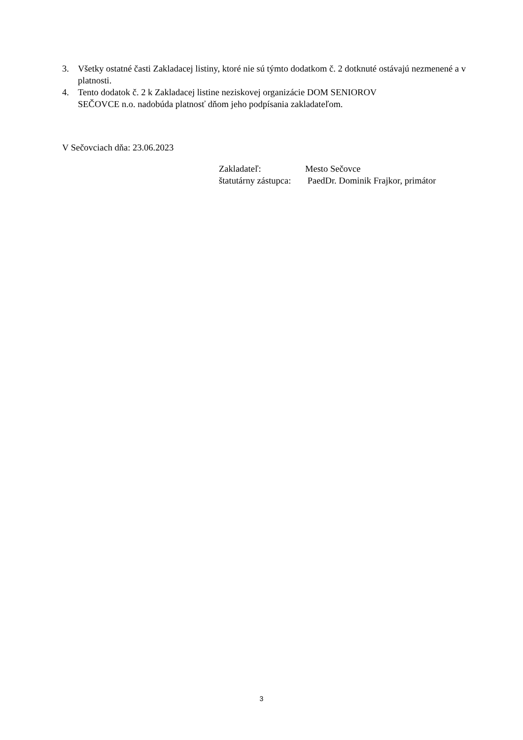3. Všetky ostatné časti Zakladacej listiny, ktoré nie sú týmto dodatkom č. 2 dotknuté ostávajú nezmenené a v platnosti.
4. Tento dodatok č. 2 k Zakladacej listine neziskovej organizácie DOM SENIOROV
SEČOVCE n.o. nadobúda platnosť dňom jeho podpísania zakladateľom.
V Sečovciach dňa: 23.06.2023
| Zakladateľ: | Mesto Sečovce |
| štatutárny zástupca: | PaedDr. Dominik Frajkor, primátor |
3